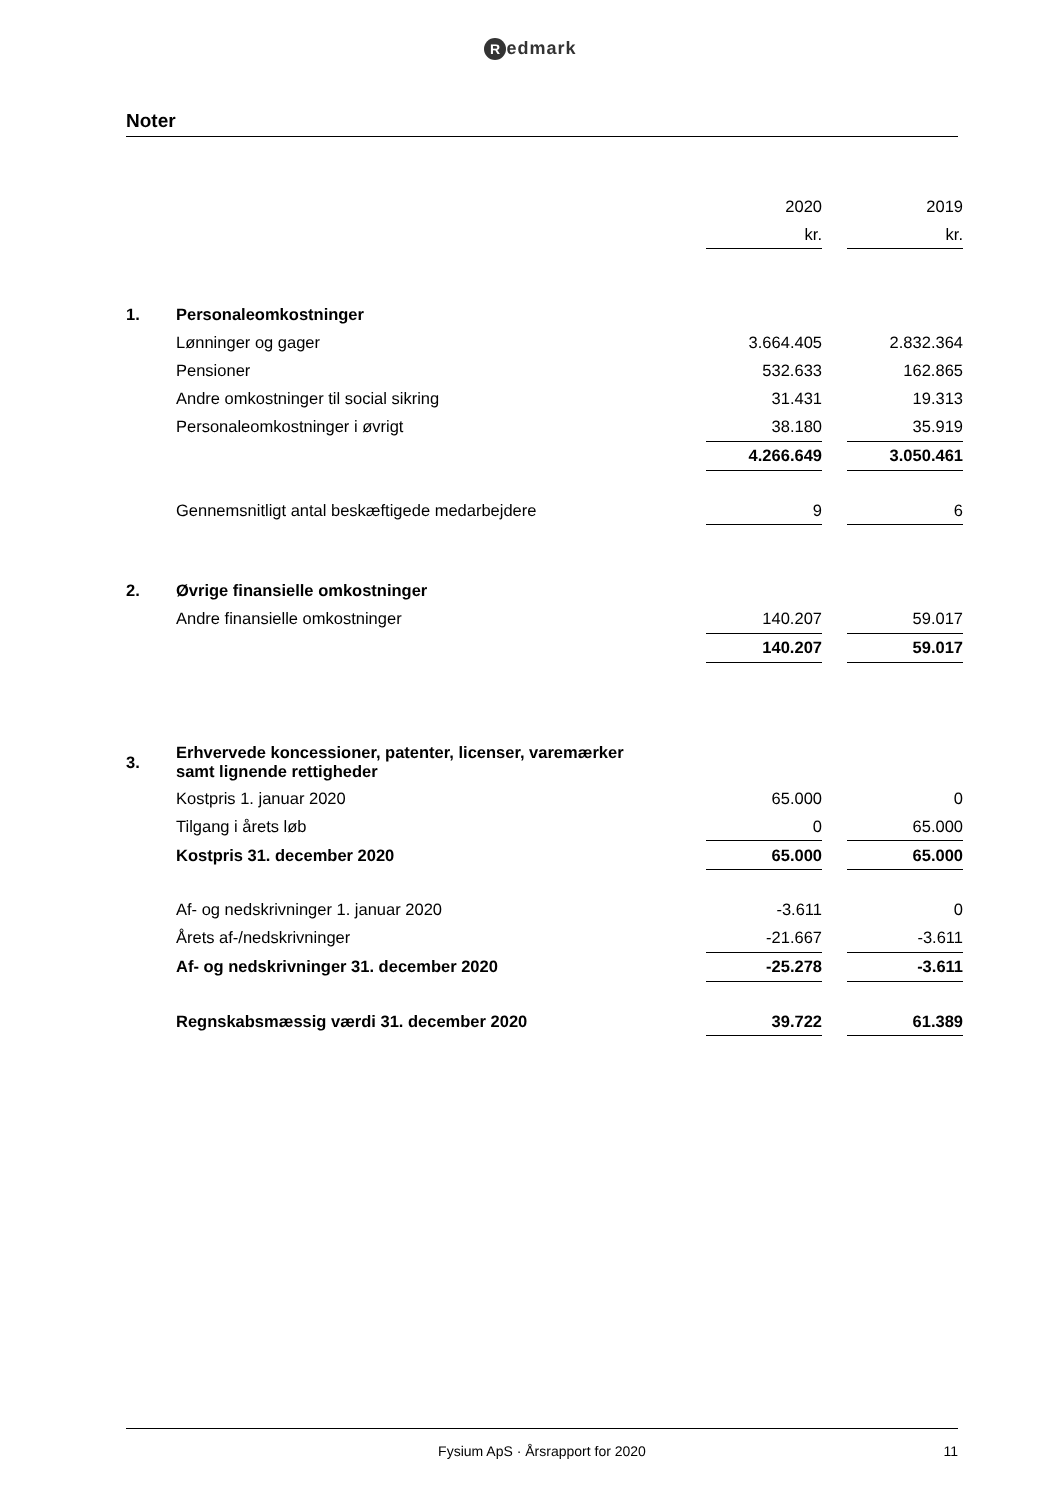Redmark
Noter
| | | 2020 | | 2019 |
| | | kr. | | kr. |
| 1. | Personaleomkostninger | | | |
| | Lønninger og gager | 3.664.405 | | 2.832.364 |
| | Pensioner | 532.633 | | 162.865 |
| | Andre omkostninger til social sikring | 31.431 | | 19.313 |
| | Personaleomkostninger i øvrigt | 38.180 | | 35.919 |
| | | 4.266.649 | | 3.050.461 |
| | Gennemsnitligt antal beskæftigede medarbejdere | 9 | | 6 |
| 2. | Øvrige finansielle omkostninger | | | |
| | Andre finansielle omkostninger | 140.207 | | 59.017 |
| | | 140.207 | | 59.017 |
| 3. | Erhvervede koncessioner, patenter, licenser, varemærker samt lignende rettigheder | | | |
| | Kostpris 1. januar 2020 | 65.000 | | 0 |
| | Tilgang i årets løb | 0 | | 65.000 |
| | Kostpris 31. december 2020 | 65.000 | | 65.000 |
| | Af- og nedskrivninger 1. januar 2020 | -3.611 | | 0 |
| | Årets af-/nedskrivninger | -21.667 | | -3.611 |
| | Af- og nedskrivninger 31. december 2020 | -25.278 | | -3.611 |
| | Regnskabsmæssig værdi 31. december 2020 | 39.722 | | 61.389 |
Fysium ApS · Årsrapport for 2020 11